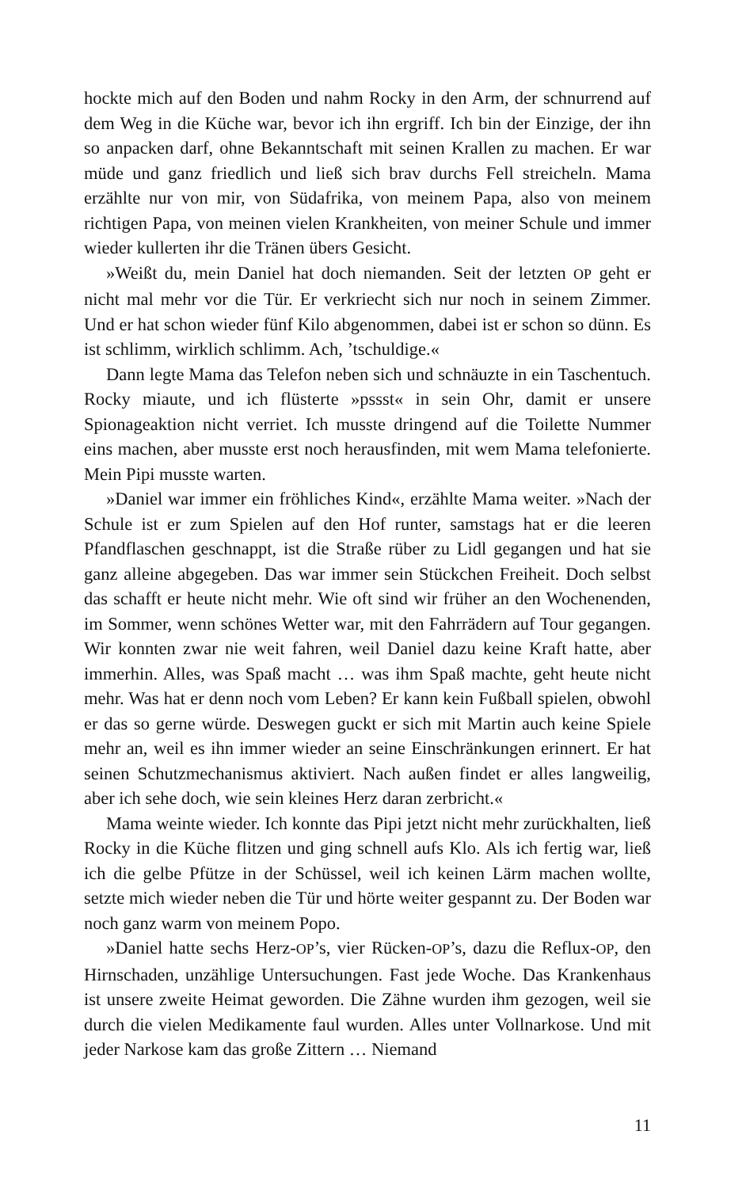hockte mich auf den Boden und nahm Rocky in den Arm, der schnurrend auf dem Weg in die Küche war, bevor ich ihn ergriff. Ich bin der Einzige, der ihn so anpacken darf, ohne Bekanntschaft mit seinen Krallen zu machen. Er war müde und ganz friedlich und ließ sich brav durchs Fell streicheln. Mama erzählte nur von mir, von Südafrika, von meinem Papa, also von meinem richtigen Papa, von meinen vielen Krankheiten, von meiner Schule und immer wieder kullerten ihr die Tränen übers Gesicht.
»Weißt du, mein Daniel hat doch niemanden. Seit der letzten OP geht er nicht mal mehr vor die Tür. Er verkriecht sich nur noch in seinem Zimmer. Und er hat schon wieder fünf Kilo abgenommen, dabei ist er schon so dünn. Es ist schlimm, wirklich schlimm. Ach, ’tschuldige.«
Dann legte Mama das Telefon neben sich und schnäuzte in ein Taschentuch. Rocky miaute, und ich flüsterte »pssst« in sein Ohr, damit er unsere Spionageaktion nicht verriet. Ich musste dringend auf die Toilette Nummer eins machen, aber musste erst noch herausfinden, mit wem Mama telefonierte. Mein Pipi musste warten.
»Daniel war immer ein fröhliches Kind«, erzählte Mama weiter. »Nach der Schule ist er zum Spielen auf den Hof runter, samstags hat er die leeren Pfandflaschen geschnappt, ist die Straße rüber zu Lidl gegangen und hat sie ganz alleine abgegeben. Das war immer sein Stückchen Freiheit. Doch selbst das schafft er heute nicht mehr. Wie oft sind wir früher an den Wochenenden, im Sommer, wenn schönes Wetter war, mit den Fahrrädern auf Tour gegangen. Wir konnten zwar nie weit fahren, weil Daniel dazu keine Kraft hatte, aber immerhin. Alles, was Spaß macht … was ihm Spaß machte, geht heute nicht mehr. Was hat er denn noch vom Leben? Er kann kein Fußball spielen, obwohl er das so gerne würde. Deswegen guckt er sich mit Martin auch keine Spiele mehr an, weil es ihn immer wieder an seine Einschränkungen erinnert. Er hat seinen Schutzmechanismus aktiviert. Nach außen findet er alles langweilig, aber ich sehe doch, wie sein kleines Herz daran zerbricht.«
Mama weinte wieder. Ich konnte das Pipi jetzt nicht mehr zurückhalten, ließ Rocky in die Küche flitzen und ging schnell aufs Klo. Als ich fertig war, ließ ich die gelbe Pfütze in der Schüssel, weil ich keinen Lärm machen wollte, setzte mich wieder neben die Tür und hörte weiter gespannt zu. Der Boden war noch ganz warm von meinem Popo.
»Daniel hatte sechs Herz-OP’s, vier Rücken-OP’s, dazu die Reflux-OP, den Hirnschaden, unzählige Untersuchungen. Fast jede Woche. Das Krankenhaus ist unsere zweite Heimat geworden. Die Zähne wurden ihm gezogen, weil sie durch die vielen Medikamente faul wurden. Alles unter Vollnarkose. Und mit jeder Narkose kam das große Zittern … Niemand
11